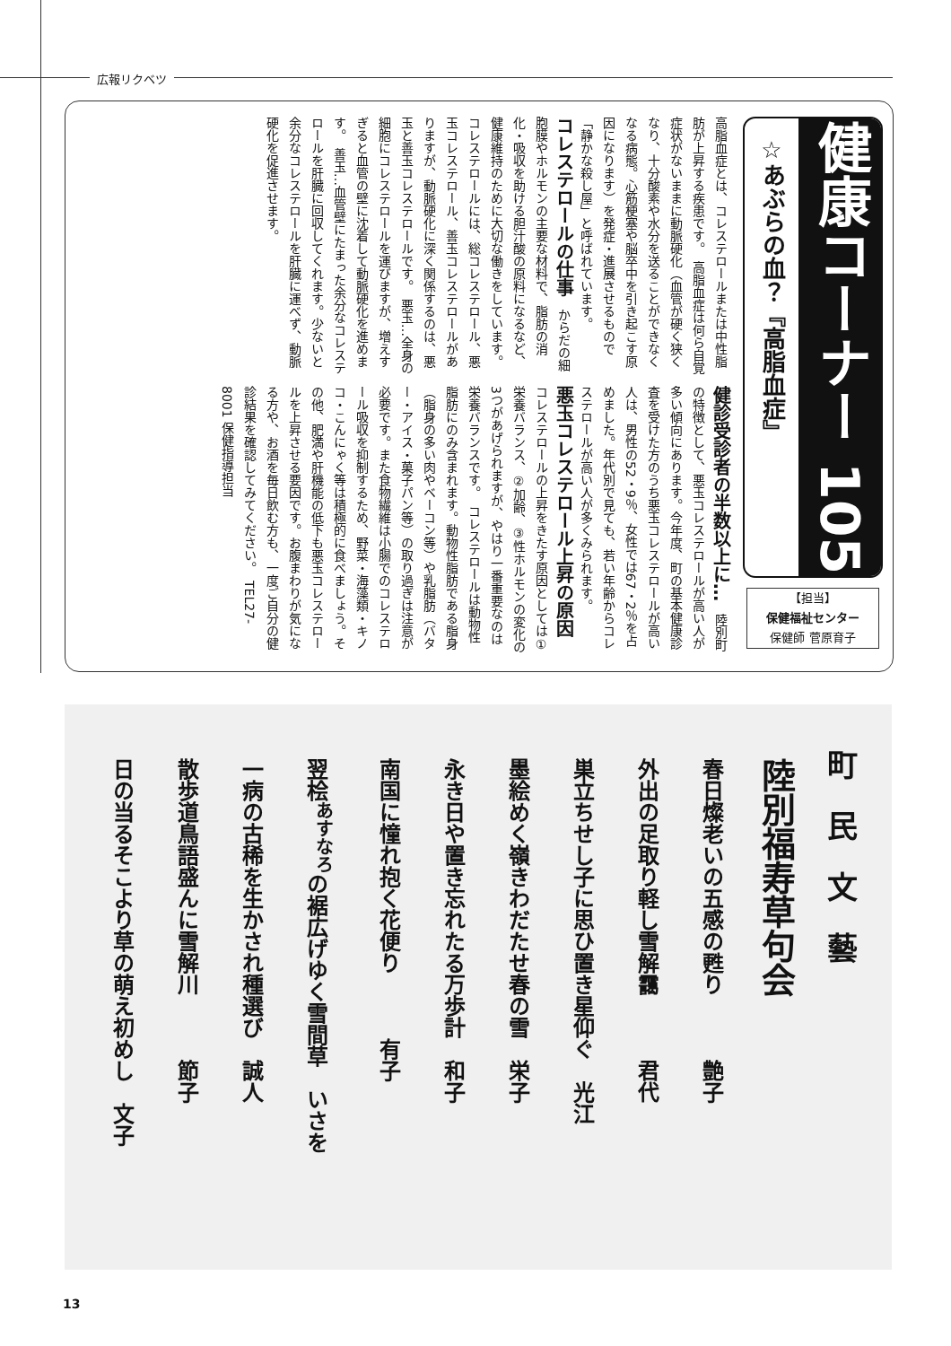広報リクベツ
健康コーナー 105
☆あぶらの血？『高脂血症』
【担当】
保健福祉センター
保健師 菅原育子
高脂血症とは、コレステロールまたは中性脂肪が上昇する疾患です。　高脂血症は何ら自覚症状がないままに動脈硬化（血管が硬く狭くなり、十分酸素や水分を送ることができなくなる病態。心筋梗塞や脳卒中を引き起こす原因になります）を発症・進展させるもので「静かな殺し屋」と呼ばれています。
コレステロールの仕事　からだの細胞膜やホルモンの主要な材料で、脂肪の消化・吸収を助ける胆汁酸の原料になるなど、健康維持のために大切な働きをしています。　コレステロールには、総コレステロール、悪玉コレステロール、善玉コレステロールがありますが、動脈硬化に深く関係するのは、悪玉と善玉コレステロールです。　悪玉…全身の細胞にコレステロールを運びますが、増えすぎると血管の壁に沈着して動脈硬化を進めます。　善玉…血管壁にたまった余分なコレステロールを肝臓に回収してくれます。少ないと余分なコレステロールを肝臓に運べず、動脈硬化を促進させます。
健診受診者の半数以上に…　陸別町の特徴として、悪玉コレステロールが高い人が多い傾向にあります。今年度、町の基本健康診査を受けた方のうち悪玉コレステロールが高い人は、男性の52・9％、女性では67・2％を占めました。年代別で見ても、若い年齢からコレステロールが高い人が多くみられます。
悪玉コレステロール上昇の原因　コレステロールの上昇をきたす原因としては①栄養バランス、②加齢、③性ホルモンの変化の3つがあげられますが、やはり一番重要なのは栄養バランスです。　コレステロールは動物性脂肪にのみ含まれます。動物性脂肪である脂身（脂身の多い肉やベーコン等）や乳脂肪（バター・アイス・菓子パン等）の取り過ぎは注意が必要です。また食物繊維は小腸でのコレステロール吸収を抑制するため、野菜・海藻類・キノコ・こんにゃく等は積極的に食べましょう。その他、肥満や肝機能の低下も悪玉コレステロールを上昇させる要因です。お腹まわりが気になる方や、お酒を毎日飲む方も、一度ご自分の健診結果を確認してみてください。　TEL27-8001 保健指導担当
町　民　文　藝
陸別福寿草句会
春日燦老いの五感の甦り　　　艶子
外出の足取り軽し雪解靄　　　君代
巣立ちせし子に思ひ置き星仰ぐ　光江
墨絵めく嶺きわだたせ春の雪　栄子
永き日や置き忘れたる万歩計　和子
南国に憧れ抱く花便り　　　有子
翌桧<sup>あすなろ</sup>の裾広げゆく雪間草　いさを
一病の古稀を生かされ種選び　誠人
散歩道鳥語盛んに雪解川　　　節子
日の当るそこより草の萌え初めし　文子
13